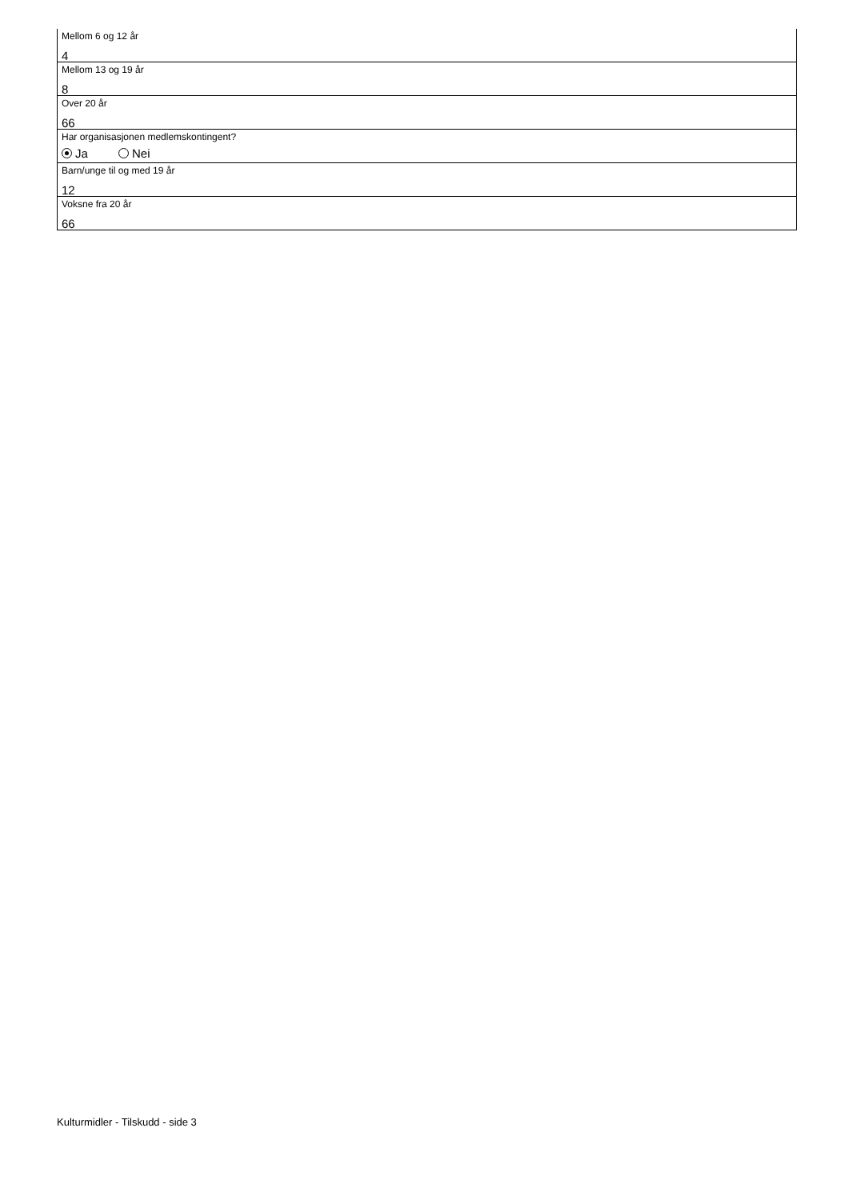Mellom 6 og 12 år
4
Mellom 13 og 19 år
8
Over 20 år
66
Har organisasjonen medlemskontingent?
Ja Nei
Barn/unge til og med 19 år
12
Voksne fra 20 år
66
Kulturmidler - Tilskudd - side 3